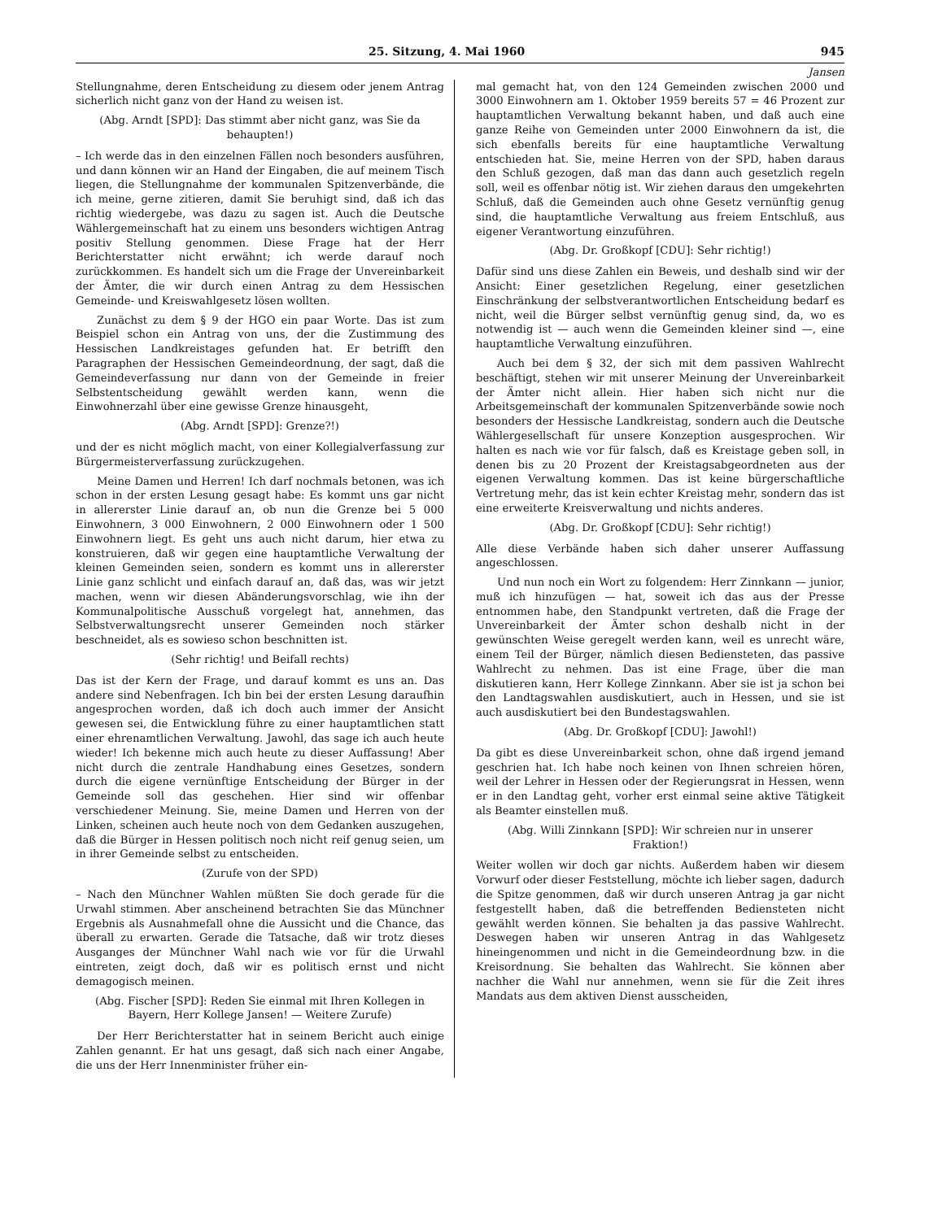25. Sitzung, 4. Mai 1960 945
Jansen
Stellungnahme, deren Entscheidung zu diesem oder jenem Antrag sicherlich nicht ganz von der Hand zu weisen ist.
(Abg. Arndt [SPD]: Das stimmt aber nicht ganz, was Sie da behaupten!)
– Ich werde das in den einzelnen Fällen noch besonders ausführen, und dann können wir an Hand der Eingaben, die auf meinem Tisch liegen, die Stellungnahme der kommunalen Spitzenverbände, die ich meine, gerne zitieren, damit Sie beruhigt sind, daß ich das richtig wiedergebe, was dazu zu sagen ist. Auch die Deutsche Wählergemeinschaft hat zu einem uns besonders wichtigen Antrag positiv Stellung genommen. Diese Frage hat der Herr Berichterstatter nicht erwähnt; ich werde darauf noch zurückkommen. Es handelt sich um die Frage der Unvereinbarkeit der Ämter, die wir durch einen Antrag zu dem Hessischen Gemeinde- und Kreiswahlgesetz lösen wollten.
Zunächst zu dem § 9 der HGO ein paar Worte. Das ist zum Beispiel schon ein Antrag von uns, der die Zustimmung des Hessischen Landkreistages gefunden hat. Er betrifft den Paragraphen der Hessischen Gemeindeordnung, der sagt, daß die Gemeindeverfassung nur dann von der Gemeinde in freier Selbstentscheidung gewählt werden kann, wenn die Einwohnerzahl über eine gewisse Grenze hinausgeht,
(Abg. Arndt [SPD]: Grenze?!)
und der es nicht möglich macht, von einer Kollegialverfassung zur Bürgermeisterverfassung zurückzugehen.
Meine Damen und Herren! Ich darf nochmals betonen, was ich schon in der ersten Lesung gesagt habe: Es kommt uns gar nicht in allererster Linie darauf an, ob nun die Grenze bei 5 000 Einwohnern, 3 000 Einwohnern, 2 000 Einwohnern oder 1 500 Einwohnern liegt. Es geht uns auch nicht darum, hier etwa zu konstruieren, daß wir gegen eine hauptamtliche Verwaltung der kleinen Gemeinden seien, sondern es kommt uns in allererster Linie ganz schlicht und einfach darauf an, daß das, was wir jetzt machen, wenn wir diesen Abänderungsvorschlag, wie ihn der Kommunalpolitische Ausschuß vorgelegt hat, annehmen, das Selbstverwaltungsrecht unserer Gemeinden noch stärker beschneidet, als es sowieso schon beschnitten ist.
(Sehr richtig! und Beifall rechts)
Das ist der Kern der Frage, und darauf kommt es uns an. Das andere sind Nebenfragen. Ich bin bei der ersten Lesung daraufhin angesprochen worden, daß ich doch auch immer der Ansicht gewesen sei, die Entwicklung führe zu einer hauptamtlichen statt einer ehrenamtlichen Verwaltung. Jawohl, das sage ich auch heute wieder! Ich bekenne mich auch heute zu dieser Auffassung! Aber nicht durch die zentrale Handhabung eines Gesetzes, sondern durch die eigene vernünftige Entscheidung der Bürger in der Gemeinde soll das geschehen. Hier sind wir offenbar verschiedener Meinung. Sie, meine Damen und Herren von der Linken, scheinen auch heute noch von dem Gedanken auszugehen, daß die Bürger in Hessen politisch noch nicht reif genug seien, um in ihrer Gemeinde selbst zu entscheiden.
(Zurufe von der SPD)
– Nach den Münchner Wahlen müßten Sie doch gerade für die Urwahl stimmen. Aber anscheinend betrachten Sie das Münchner Ergebnis als Ausnahmefall ohne die Aussicht und die Chance, das überall zu erwarten. Gerade die Tatsache, daß wir trotz dieses Ausganges der Münchner Wahl nach wie vor für die Urwahl eintreten, zeigt doch, daß wir es politisch ernst und nicht demagogisch meinen.
(Abg. Fischer [SPD]: Reden Sie einmal mit Ihren Kollegen in Bayern, Herr Kollege Jansen! — Weitere Zurufe)
Der Herr Berichterstatter hat in seinem Bericht auch einige Zahlen genannt. Er hat uns gesagt, daß sich nach einer Angabe, die uns der Herr Innenminister früher ein-
mal gemacht hat, von den 124 Gemeinden zwischen 2000 und 3000 Einwohnern am 1. Oktober 1959 bereits 57 = 46 Prozent zur hauptamtlichen Verwaltung bekannt haben, und daß auch eine ganze Reihe von Gemeinden unter 2000 Einwohnern da ist, die sich ebenfalls bereits für eine hauptamtliche Verwaltung entschieden hat. Sie, meine Herren von der SPD, haben daraus den Schluß gezogen, daß man das dann auch gesetzlich regeln soll, weil es offenbar nötig ist. Wir ziehen daraus den umgekehrten Schluß, daß die Gemeinden auch ohne Gesetz vernünftig genug sind, die hauptamtliche Verwaltung aus freiem Entschluß, aus eigener Verantwortung einzuführen.
(Abg. Dr. Großkopf [CDU]: Sehr richtig!)
Dafür sind uns diese Zahlen ein Beweis, und deshalb sind wir der Ansicht: Einer gesetzlichen Regelung, einer gesetzlichen Einschränkung der selbstverantwortlichen Entscheidung bedarf es nicht, weil die Bürger selbst vernünftig genug sind, da, wo es notwendig ist — auch wenn die Gemeinden kleiner sind —, eine hauptamtliche Verwaltung einzuführen.
Auch bei dem § 32, der sich mit dem passiven Wahlrecht beschäftigt, stehen wir mit unserer Meinung der Unvereinbarkeit der Ämter nicht allein. Hier haben sich nicht nur die Arbeitsgemeinschaft der kommunalen Spitzenverbände sowie noch besonders der Hessische Landkreistag, sondern auch die Deutsche Wählergesellschaft für unsere Konzeption ausgesprochen. Wir halten es nach wie vor für falsch, daß es Kreistage geben soll, in denen bis zu 20 Prozent der Kreistagsabgeordneten aus der eigenen Verwaltung kommen. Das ist keine bürgerschaftliche Vertretung mehr, das ist kein echter Kreistag mehr, sondern das ist eine erweiterte Kreisverwaltung und nichts anderes.
(Abg. Dr. Großkopf [CDU]: Sehr richtig!)
Alle diese Verbände haben sich daher unserer Auffassung angeschlossen.
Und nun noch ein Wort zu folgendem: Herr Zinnkann — junior, muß ich hinzufügen — hat, soweit ich das aus der Presse entnommen habe, den Standpunkt vertreten, daß die Frage der Unvereinbarkeit der Ämter schon deshalb nicht in der gewünschten Weise geregelt werden kann, weil es unrecht wäre, einem Teil der Bürger, nämlich diesen Bediensteten, das passive Wahlrecht zu nehmen. Das ist eine Frage, über die man diskutieren kann, Herr Kollege Zinnkann. Aber sie ist ja schon bei den Landtagswahlen ausdiskutiert, auch in Hessen, und sie ist auch ausdiskutiert bei den Bundestagswahlen.
(Abg. Dr. Großkopf [CDU]: Jawohl!)
Da gibt es diese Unvereinbarkeit schon, ohne daß irgend jemand geschrien hat. Ich habe noch keinen von Ihnen schreien hören, weil der Lehrer in Hessen oder der Regierungsrat in Hessen, wenn er in den Landtag geht, vorher erst einmal seine aktive Tätigkeit als Beamter einstellen muß.
(Abg. Willi Zinnkann [SPD]: Wir schreien nur in unserer Fraktion!)
Weiter wollen wir doch gar nichts. Außerdem haben wir diesem Vorwurf oder dieser Feststellung, möchte ich lieber sagen, dadurch die Spitze genommen, daß wir durch unseren Antrag ja gar nicht festgestellt haben, daß die betreffenden Bediensteten nicht gewählt werden können. Sie behalten ja das passive Wahlrecht. Deswegen haben wir unseren Antrag in das Wahlgesetz hineingenommen und nicht in die Gemeindeordnung bzw. in die Kreisordnung. Sie behalten das Wahlrecht. Sie können aber nachher die Wahl nur annehmen, wenn sie für die Zeit ihres Mandats aus dem aktiven Dienst ausscheiden,